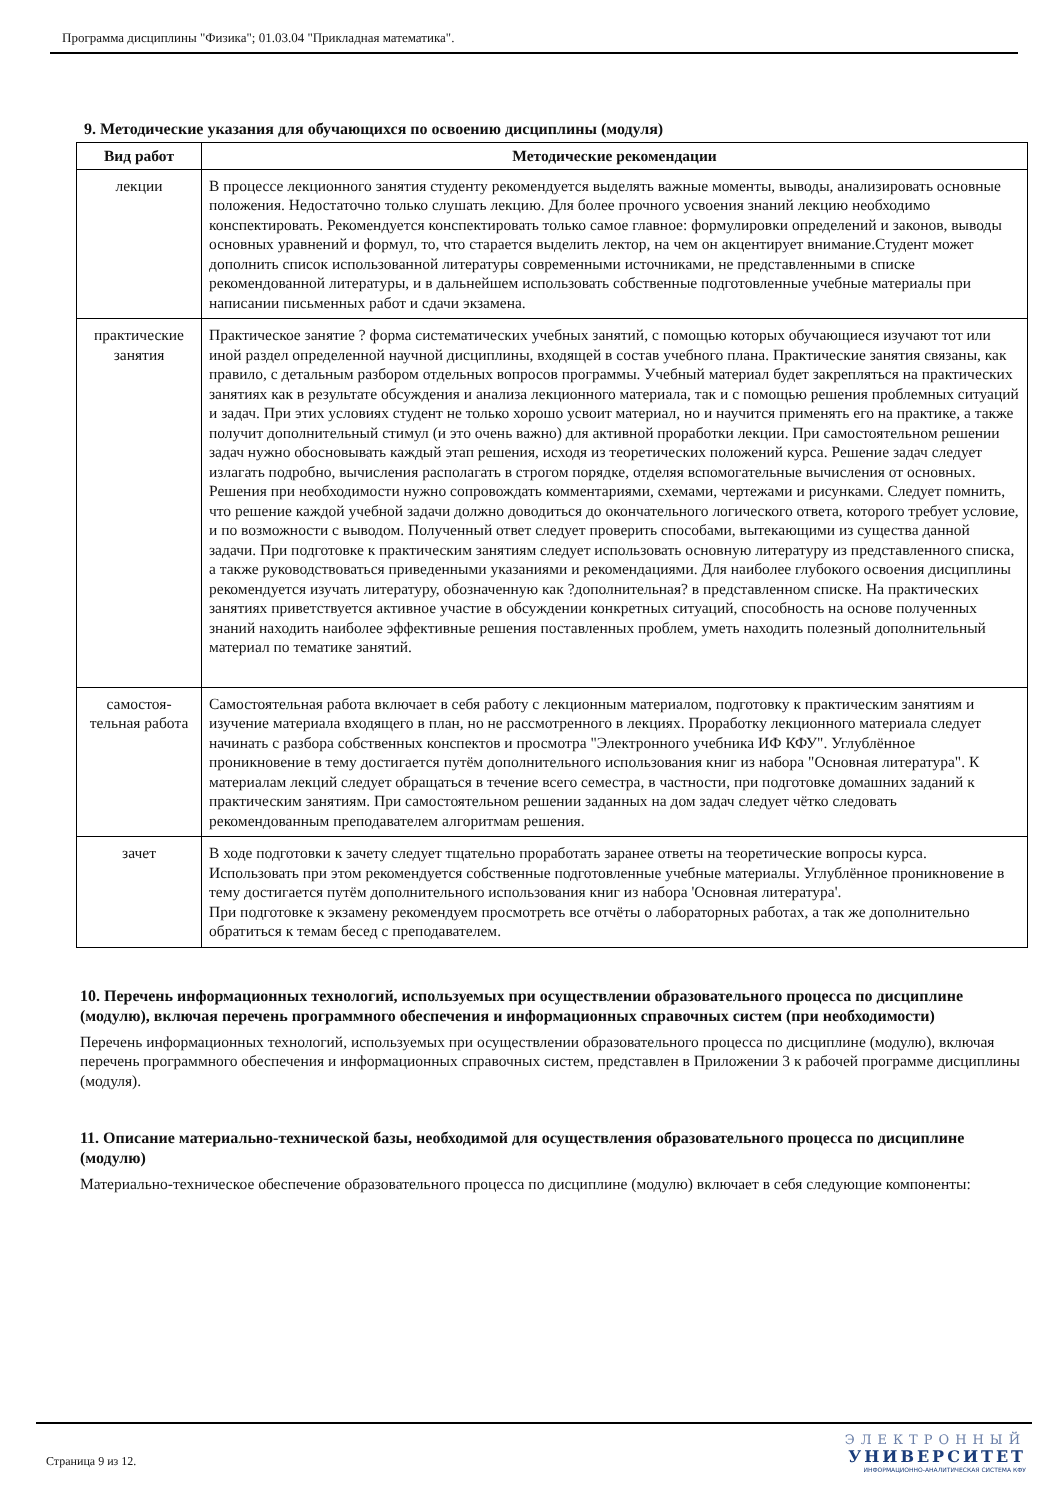Программа дисциплины "Физика"; 01.03.04 "Прикладная математика".
9. Методические указания для обучающихся по освоению дисциплины (модуля)
| Вид работ | Методические рекомендации |
| --- | --- |
| лекции | В процессе лекционного занятия студенту рекомендуется выделять важные моменты, выводы, анализировать основные положения. Недостаточно только слушать лекцию. Для более прочного усвоения знаний лекцию необходимо конспектировать. Рекомендуется конспектировать только самое главное: формулировки определений и законов, выводы основных уравнений и формул, то, что старается выделить лектор, на чем он акцентирует внимание.Студент может дополнить список использованной литературы современными источниками, не представленными в списке рекомендованной литературы, и в дальнейшем использовать собственные подготовленные учебные материалы при написании письменных работ и сдачи экзамена. |
| практические занятия | Практическое занятие ? форма систематических учебных занятий, с помощью которых обучающиеся изучают тот или иной раздел определенной научной дисциплины, входящей в состав учебного плана. Практические занятия связаны, как правило, с детальным разбором отдельных вопросов программы. Учебный материал будет закрепляться на практических занятиях как в результате обсуждения и анализа лекционного материала, так и с помощью решения проблемных ситуаций и задач. При этих условиях студент не только хорошо усвоит материал, но и научится применять его на практике, а также получит дополнительный стимул (и это очень важно) для активной проработки лекции. При самостоятельном решении задач нужно обосновывать каждый этап решения, исходя из теоретических положений курса. Решение задач следует излагать подробно, вычисления располагать в строгом порядке, отделяя вспомогательные вычисления от основных. Решения при необходимости нужно сопровождать комментариями, схемами, чертежами и рисунками. Следует помнить, что решение каждой учебной задачи должно доводиться до окончательного логического ответа, которого требует условие, и по возможности с выводом. Полученный ответ следует проверить способами, вытекающими из существа данной задачи. При подготовке к практическим занятиям следует использовать основную литературу из представленного списка, а также руководствоваться приведенными указаниями и рекомендациями. Для наиболее глубокого освоения дисциплины рекомендуется изучать литературу, обозначенную как ?дополнительная? в представленном списке. На практических занятиях приветствуется активное участие в обсуждении конкретных ситуаций, способность на основе полученных знаний находить наиболее эффективные решения поставленных проблем, уметь находить полезный дополнительный материал по тематике занятий. |
| самостоя- тельная работа | Самостоятельная работа включает в себя работу с лекционным материалом, подготовку к практическим занятиям и изучение материала входящего в план, но не рассмотренного в лекциях. Проработку лекционного материала следует начинать с разбора собственных конспектов и просмотра "Электронного учебника ИФ КФУ". Углублённое проникновение в тему достигается путём дополнительного использования книг из набора "Основная литература". К материалам лекций следует обращаться в течение всего семестра, в частности, при подготовке домашних заданий к практическим занятиям. При самостоятельном решении заданных на дом задач следует чётко следовать рекомендованным преподавателем алгоритмам решения. |
| зачет | В ходе подготовки к зачету следует тщательно проработать заранее ответы на теоретические вопросы курса. Использовать при этом рекомендуется собственные подготовленные учебные материалы. Углублённое проникновение в тему достигается путём дополнительного использования книг из набора 'Основная литература'. При подготовке к экзамену рекомендуем просмотреть все отчёты о лабораторных работах, а так же дополнительно обратиться к темам бесед с преподавателем. |
10. Перечень информационных технологий, используемых при осуществлении образовательного процесса по дисциплине (модулю), включая перечень программного обеспечения и информационных справочных систем (при необходимости)
Перечень информационных технологий, используемых при осуществлении образовательного процесса по дисциплине (модулю), включая перечень программного обеспечения и информационных справочных систем, представлен в Приложении 3 к рабочей программе дисциплины (модуля).
11. Описание материально-технической базы, необходимой для осуществления образовательного процесса по дисциплине (модулю)
Материально-техническое обеспечение образовательного процесса по дисциплине (модулю) включает в себя следующие компоненты:
Страница 9 из 12.
ЭЛЕКТРОННЫЙ
УНИВЕРСИТЕТ
ИНФОРМАЦИОННО-АНАЛИТИЧЕСКАЯ СИСТЕМА КФУ